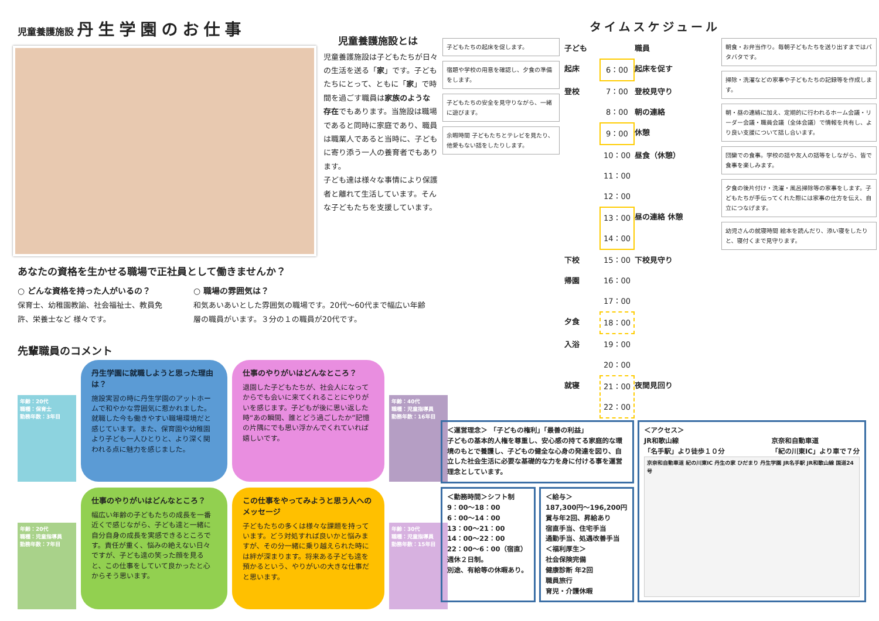児童養護施設 丹生学園のお仕事
児童養護施設とは
児童養護施設は子どもたちが日々の生活を送る「家」です。子どもたちにとって、ともに「家」で時間を過ごす職員は家族のような存在でもあります。当施設は職場であると同時に家庭であり、職員は職業人であると当時に、子どもに寄り添う一人の養育者でもあります。
子ども達は様々な事情により保護者と離れて生活しています。そんな子どもたちを支援しています。
あなたの資格を生かせる職場で正社員として働きませんか？
○ どんな資格を持った人がいるの？
保育士、幼稚園教諭、社会福祉士、教員免許、栄養士など 様々です。
○ 職場の雰囲気は？
和気あいあいとした雰囲気の職場です。20代〜60代まで幅広い年齢層の職員がいます。３分の１の職員が20代です。
先輩職員のコメント
年齢：20代
職種：保育士
勤務年数：3年目
丹生学園に就職しようと思った理由は？
施設実習の時に丹生学園のアットホームで和やかな雰囲気に惹かれました。就職した今も働きやすい職場環境だと感じています。また、保育園や幼稚園より子ども一人ひとりと、より深く関われる点に魅力を感じました。
仕事のやりがいはどんなところ？
退園した子どもたちが、社会人になってからでも会いに来てくれることにやりがいを感じます。子どもが後に思い返した時“あの瞬間、誰とどう過ごしたか”記憶の片隅にでも思い浮かんでくれていれば嬉しいです。
年齢：40代
職種：児童指導員
勤務年数：16年目
年齢：20代
職種：児童指導員
勤務年数：7年目
仕事のやりがいはどんなところ？
幅広い年齢の子どもたちの成長を一番近くで感じながら、子ども達と一緒に自分自身の成長を実感できるところです。責任が重く、悩みの絶えない日々ですが、子ども達の笑った顔を見ると、この仕事をしていて良かったと心からそう思います。
この仕事をやってみようと思う人へのメッセージ
子どもたちの多くは様々な課題を持っています。どう対処すれば良いかと悩みますが、その分一緒に乗り越えられた時には絆が深まります。将来ある子ども達を預かるという、やりがいの大きな仕事だと思います。
年齢：30代
職種：児童指導員
勤務年数：15年目
タイムスケジュール
子どもたちの起床を促します。
宿題や学校の用意を確認し、夕食の準備をします。
子どもたちの安全を見守りながら、一緒に遊びます。
余暇時間 子どもたちとテレビを見たり、他愛もない話をしたりします。
子ども
職員
起床
6：00
起床を促す
登校
7：00
登校見守り
8：00
朝の連絡
9：00
休憩
10：00 11：00 12：00
昼食（休憩）
13：00 14：00
昼の連絡 休憩
下校
15：00
下校見守り
帰園
16：00 17：00
夕食
18：00
入浴
19：00 20：00
就寝
21：00 22：00
夜間見回り
朝食・お弁当作り。毎朝子どもたちを送り出すまではバタバタです。
掃除・洗濯などの家事や子どもたちの記録等を作成します。
朝・昼の連絡に加え、定期的に行われるホーム会議・リーダー会議・職員会議（全体会議）で情報を共有し、より良い支援について話し合います。
団欒での食事。学校の話や友人の話等をしながら、皆で食事を楽しみます。
夕食の後片付け・洗濯・風呂掃除等の家事をします。子どもたちが手伝ってくれた際には家事の仕方を伝え、自立につなげます。
幼児さんの就寝時間 絵本を読んだり、添い寝をしたりと、寝付くまで見守ります。
＜運営理念＞ 「子どもの権利」「最善の利益」
子どもの基本的人権を尊重し、安心感の持てる家庭的な環境のもとで養護し、子どもの健全な心身の発達を図り、自立した社会生活に必要な基礎的な力を身に付ける事を運営理念としています。
＜アクセス＞
JR和歌山線
「名手駅」より徒歩１０分 京奈和自動車道
「紀の川東IC」より車で７分
京奈和自動車道 紀の川東IC 丹生の家 ひだまり 丹生学園 JR名手駅 JR和歌山線 国道24号
＜勤務時間＞シフト制
9：00〜18：00
6：00〜14：00
13：00〜21：00
14：00〜22：00
22：00〜6：00（宿直）
週休２日制。
別途、有給等の休暇あり。
＜給与＞
187,300円〜196,200円
賞与年2回、昇給あり
宿直手当、住宅手当
通勤手当、処遇改善手当
＜福利厚生＞
社会保険完備
健康診断 年2回
職員旅行
育児・介護休暇